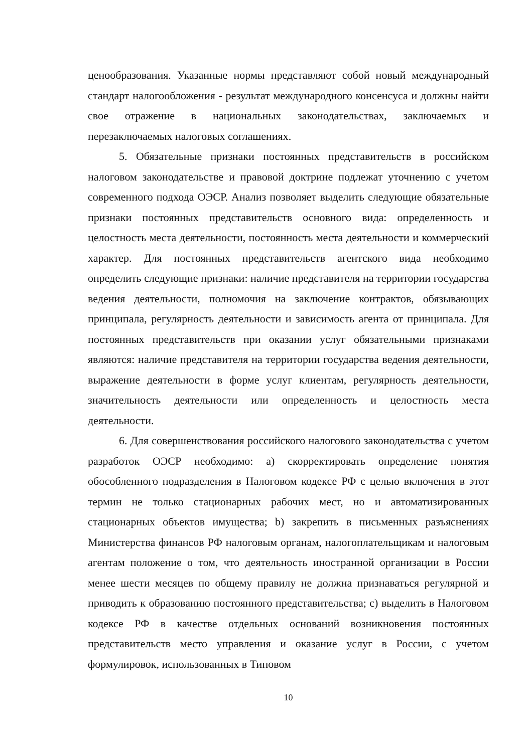ценообразования. Указанные нормы представляют собой новый международный стандарт налогообложения - результат международного консенсуса и должны найти свое отражение в национальных законодательствах, заключаемых и перезаключаемых налоговых соглашениях.
5. Обязательные признаки постоянных представительств в российском налоговом законодательстве и правовой доктрине подлежат уточнению с учетом современного подхода ОЭСР. Анализ позволяет выделить следующие обязательные признаки постоянных представительств основного вида: определенность и целостность места деятельности, постоянность места деятельности и коммерческий характер. Для постоянных представительств агентского вида необходимо определить следующие признаки: наличие представителя на территории государства ведения деятельности, полномочия на заключение контрактов, обязывающих принципала, регулярность деятельности и зависимость агента от принципала. Для постоянных представительств при оказании услуг обязательными признаками являются: наличие представителя на территории государства ведения деятельности, выражение деятельности в форме услуг клиентам, регулярность деятельности, значительность деятельности или определенность и целостность места деятельности.
6. Для совершенствования российского налогового законодательства с учетом разработок ОЭСР необходимо: a) скорректировать определение понятия обособленного подразделения в Налоговом кодексе РФ с целью включения в этот термин не только стационарных рабочих мест, но и автоматизированных стационарных объектов имущества; b) закрепить в письменных разъяснениях Министерства финансов РФ налоговым органам, налогоплательщикам и налоговым агентам положение о том, что деятельность иностранной организации в России менее шести месяцев по общему правилу не должна признаваться регулярной и приводить к образованию постоянного представительства; c) выделить в Налоговом кодексе РФ в качестве отдельных оснований возникновения постоянных представительств место управления и оказание услуг в России, с учетом формулировок, использованных в Типовом
10